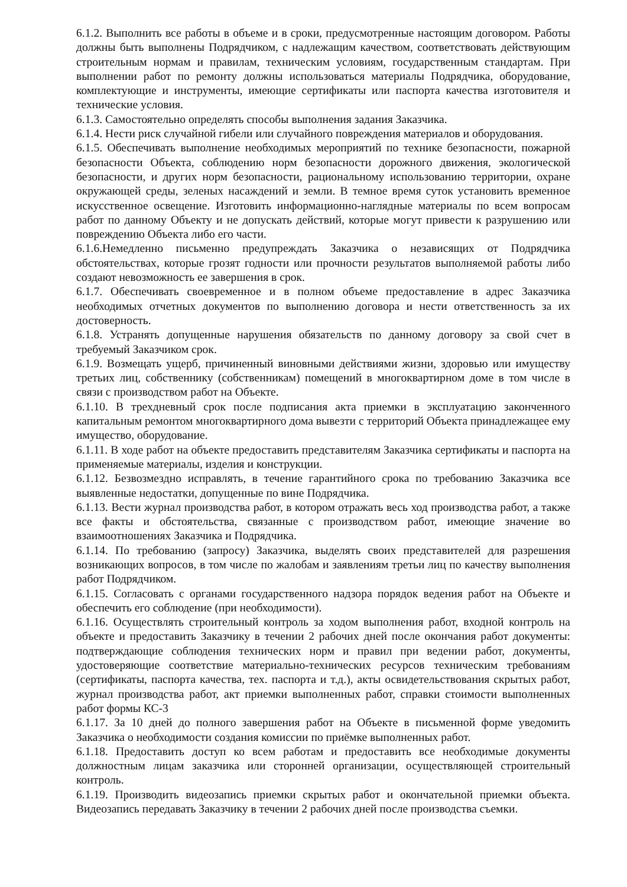6.1.2. Выполнить все работы в объеме и в сроки, предусмотренные настоящим договором. Работы должны быть выполнены Подрядчиком, с надлежащим качеством, соответствовать действующим строительным нормам и правилам, техническим условиям, государственным стандартам. При выполнении работ по ремонту должны использоваться материалы Подрядчика, оборудование, комплектующие и инструменты, имеющие сертификаты или паспорта качества изготовителя и технические условия.
6.1.3. Самостоятельно определять способы выполнения задания Заказчика.
6.1.4. Нести риск случайной гибели или случайного повреждения материалов и оборудования.
6.1.5. Обеспечивать выполнение необходимых мероприятий по технике безопасности, пожарной безопасности Объекта, соблюдению норм безопасности дорожного движения, экологической безопасности, и других норм безопасности, рациональному использованию территории, охране окружающей среды, зеленых насаждений и земли. В темное время суток установить временное искусственное освещение. Изготовить информационно-наглядные материалы по всем вопросам работ по данному Объекту и не допускать действий, которые могут привести к разрушению или повреждению Объекта либо его части.
6.1.6.Немедленно письменно предупреждать Заказчика о независящих от Подрядчика обстоятельствах, которые грозят годности или прочности результатов выполняемой работы либо создают невозможность ее завершения в срок.
6.1.7. Обеспечивать своевременное и в полном объеме предоставление в адрес Заказчика необходимых отчетных документов по выполнению договора и нести ответственность за их достоверность.
6.1.8. Устранять допущенные нарушения обязательств по данному договору за свой счет в требуемый Заказчиком срок.
6.1.9. Возмещать ущерб, причиненный виновными действиями жизни, здоровью или имуществу третьих лиц, собственнику (собственникам) помещений в многоквартирном доме в том числе в связи с производством работ на Объекте.
6.1.10. В трехдневный срок после подписания акта приемки в эксплуатацию законченного капитальным ремонтом многоквартирного дома вывезти с территорий Объекта принадлежащее ему имущество, оборудование.
6.1.11. В ходе работ на объекте предоставить представителям Заказчика сертификаты и паспорта на применяемые материалы, изделия и конструкции.
6.1.12. Безвозмездно исправлять, в течение гарантийного срока по требованию Заказчика все выявленные недостатки, допущенные по вине Подрядчика.
6.1.13. Вести журнал производства работ, в котором отражать весь ход производства работ, а также все факты и обстоятельства, связанные с производством работ, имеющие значение во взаимоотношениях Заказчика и Подрядчика.
6.1.14. По требованию (запросу) Заказчика, выделять своих представителей для разрешения возникающих вопросов, в том числе по жалобам и заявлениям третьи лиц по качеству выполнения работ Подрядчиком.
6.1.15. Согласовать с органами государственного надзора порядок ведения работ на Объекте и обеспечить его соблюдение (при необходимости).
6.1.16. Осуществлять строительный контроль за ходом выполнения работ, входной контроль на объекте и предоставить Заказчику в течении 2 рабочих дней после окончания работ документы: подтверждающие соблюдения технических норм и правил при ведении работ, документы, удостоверяющие соответствие материально-технических ресурсов техническим требованиям (сертификаты, паспорта качества, тех. паспорта и т.д.), акты освидетельствования скрытых работ, журнал производства работ, акт приемки выполненных работ, справки стоимости выполненных работ формы КС-3
6.1.17. За 10 дней до полного завершения работ на Объекте в письменной форме уведомить Заказчика о необходимости создания комиссии по приёмке выполненных работ.
6.1.18. Предоставить доступ ко всем работам и предоставить все необходимые документы должностным лицам заказчика или сторонней организации, осуществляющей строительный контроль.
6.1.19. Производить видеозапись приемки скрытых работ и окончательной приемки объекта. Видеозапись передавать Заказчику в течении 2 рабочих дней после производства съемки.